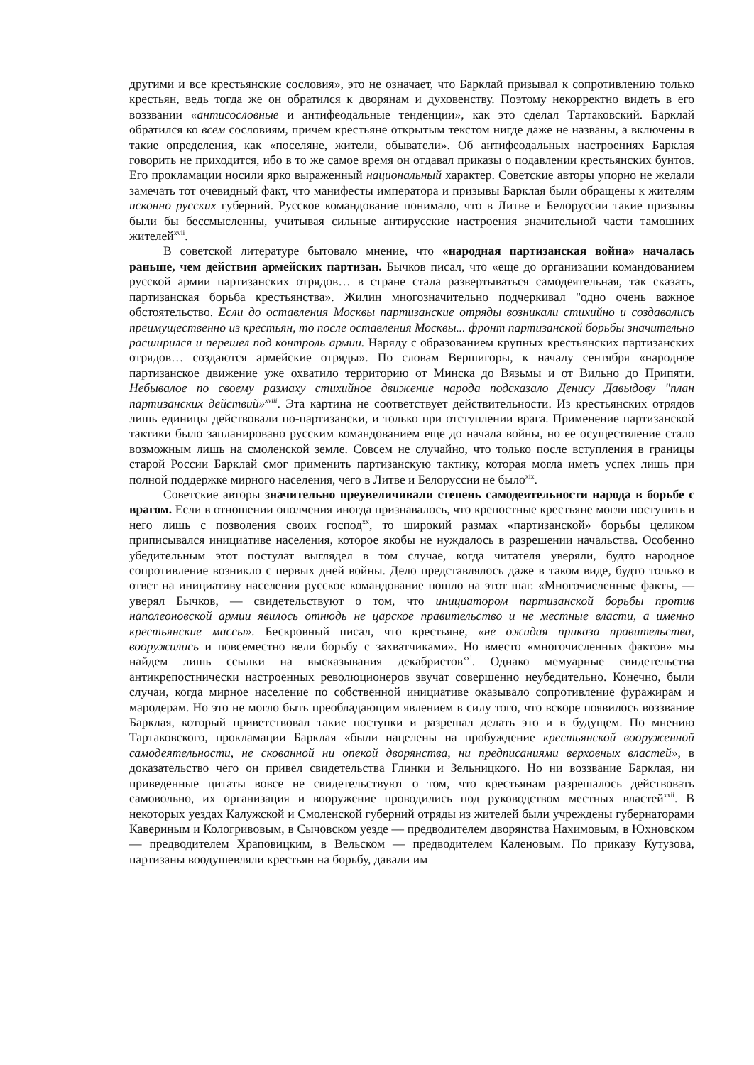другими и все крестьянские сословия», это не означает, что Барклай призывал к сопротивлению только крестьян, ведь тогда же он обратился к дворянам и духовенству. Поэтому некорректно видеть в его воззвании «антисословные и антифеодальные тенденции», как это сделал Тартаковский. Барклай обратился ко всем сословиям, причем крестьяне открытым текстом нигде даже не названы, а включены в такие определения, как «поселяне, жители, обыватели». Об антифеодальных настроениях Барклая говорить не приходится, ибо в то же самое время он отдавал приказы о подавлении крестьянских бунтов. Его прокламации носили ярко выраженный национальный характер. Советские авторы упорно не желали замечать тот очевидный факт, что манифесты императора и призывы Барклая были обращены к жителям исконно русских губерний. Русское командование понимало, что в Литве и Белоруссии такие призывы были бы бессмысленны, учитывая сильные антирусские настроения значительной части тамошних жителей<sup>xvii</sup>.
В советской литературе бытовало мнение, что «народная партизанская война» началась раньше, чем действия армейских партизан. Бычков писал, что «еще до организации командованием русской армии партизанских отрядов… в стране стала развертываться самодеятельная, так сказать, партизанская борьба крестьянства». Жилин многозначительно подчеркивал "одно очень важное обстоятельство. Если до оставления Москвы партизанские отряды возникали стихийно и создавались преимущественно из крестьян, то после оставления Москвы... фронт партизанской борьбы значительно расширился и перешел под контроль армии. Наряду с образованием крупных крестьянских партизанских отрядов… создаются армейские отряды». По словам Вершигоры, к началу сентября «народное партизанское движение уже охватило территорию от Минска до Вязьмы и от Вильно до Припяти. Небывалое по своему размаху стихийное движение народа подсказало Денису Давыдову "план партизанских действий»<sup>xviii</sup>. Эта картина не соответствует действительности. Из крестьянских отрядов лишь единицы действовали по-партизански, и только при отступлении врага. Применение партизанской тактики было запланировано русским командованием еще до начала войны, но ее осуществление стало возможным лишь на смоленской земле. Совсем не случайно, что только после вступления в границы старой России Барклай смог применить партизанскую тактику, которая могла иметь успех лишь при полной поддержке мирного населения, чего в Литве и Белоруссии не было<sup>xix</sup>.
Советские авторы значительно преувеличивали степень самодеятельности народа в борьбе с врагом. Если в отношении ополчения иногда признавалось, что крепостные крестьяне могли поступить в него лишь с позволения своих господ<sup>xx</sup>, то широкий размах «партизанской» борьбы целиком приписывался инициативе населения, которое якобы не нуждалось в разрешении начальства. Особенно убедительным этот постулат выглядел в том случае, когда читателя уверяли, будто народное сопротивление возникло с первых дней войны. Дело представлялось даже в таком виде, будто только в ответ на инициативу населения русское командование пошло на этот шаг. «Многочисленные факты, — уверял Бычков, — свидетельствуют о том, что инициатором партизанской борьбы против наполеоновской армии явилось отнюдь не царское правительство и не местные власти, а именно крестьянские массы». Бескровный писал, что крестьяне, «не ожидая приказа правительства, вооружились и повсеместно вели борьбу с захватчиками». Но вместо «многочисленных фактов» мы найдем лишь ссылки на высказывания декабристов<sup>xxi</sup>. Однако мемуарные свидетельства антикрепостнически настроенных революционеров звучат совершенно неубедительно. Конечно, были случаи, когда мирное население по собственной инициативе оказывало сопротивление фуражирам и мародерам. Но это не могло быть преобладающим явлением в силу того, что вскоре появилось воззвание Барклая, который приветствовал такие поступки и разрешал делать это и в будущем. По мнению Тартаковского, прокламации Барклая «были нацелены на пробуждение крестьянской вооруженной самодеятельности, не скованной ни опекой дворянства, ни предписаниями верховных властей», в доказательство чего он привел свидетельства Глинки и Зельницкого. Но ни воззвание Барклая, ни приведенные цитаты вовсе не свидетельствуют о том, что крестьянам разрешалось действовать самовольно, их организация и вооружение проводились под руководством местных властей<sup>xxii</sup>. В некоторых уездах Калужской и Смоленской губерний отряды из жителей были учреждены губернаторами Кавериным и Кологривовым, в Сычовском уезде — предводителем дворянства Нахимовым, в Юхновском — предводителем Храповицким, в Вельском — предводителем Каленовым. По приказу Кутузова, партизаны воодушевляли крестьян на борьбу, давали им